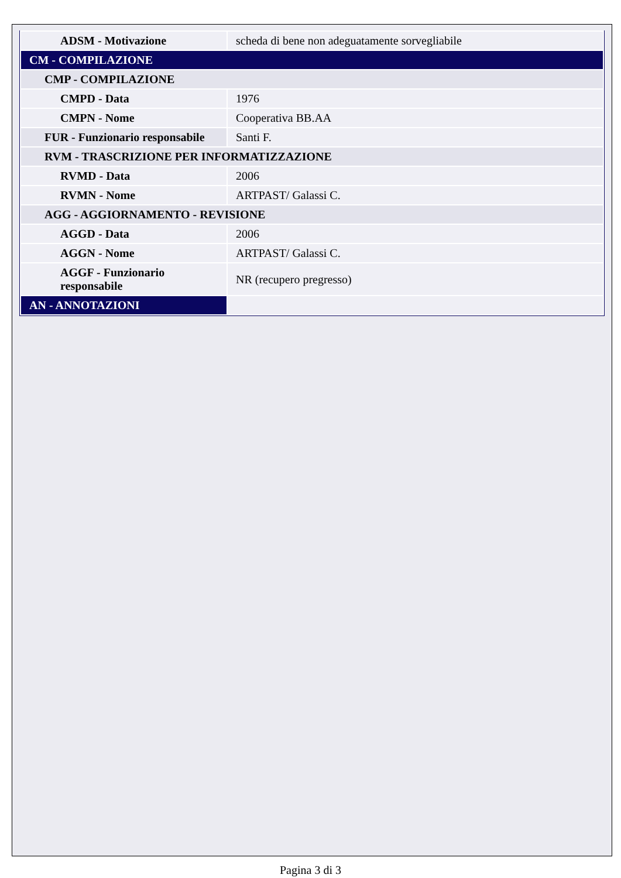| ADSM - Motivazione | scheda di bene non adeguatamente sorvegliabile |
| CM - COMPILAZIONE | |
| CMP - COMPILAZIONE | |
| CMPD - Data | 1976 |
| CMPN - Nome | Cooperativa BB.AA |
| FUR - Funzionario responsabile | Santi F. |
| RVM - TRASCRIZIONE PER INFORMATIZZAZIONE | |
| RVMD - Data | 2006 |
| RVMN - Nome | ARTPAST/ Galassi C. |
| AGG - AGGIORNAMENTO - REVISIONE | |
| AGGD - Data | 2006 |
| AGGN - Nome | ARTPAST/ Galassi C. |
| AGGF - Funzionario responsabile | NR (recupero pregresso) |
| AN - ANNOTAZIONI | |
Pagina 3 di 3